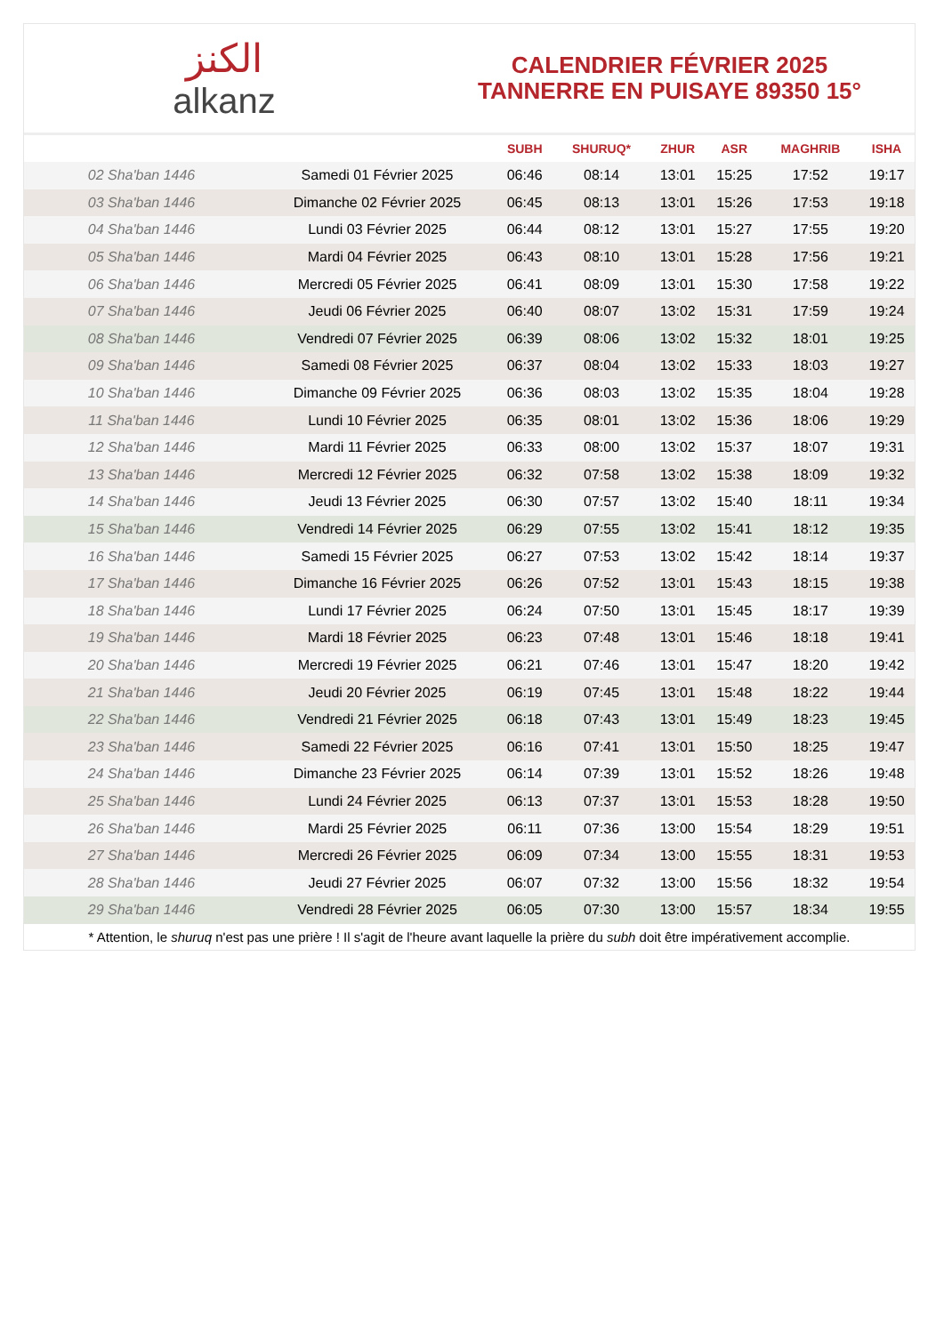الكنز
alkanz
CALENDRIER FÉVRIER 2025
TANNERRE EN PUISAYE 89350 15°
| | | SUBH | SHURUQ* | ZHUR | ASR | MAGHRIB | ISHA |
| --- | --- | --- | --- | --- | --- | --- | --- |
| 02 Sha'ban 1446 | Samedi 01 Février 2025 | 06:46 | 08:14 | 13:01 | 15:25 | 17:52 | 19:17 |
| 03 Sha'ban 1446 | Dimanche 02 Février 2025 | 06:45 | 08:13 | 13:01 | 15:26 | 17:53 | 19:18 |
| 04 Sha'ban 1446 | Lundi 03 Février 2025 | 06:44 | 08:12 | 13:01 | 15:27 | 17:55 | 19:20 |
| 05 Sha'ban 1446 | Mardi 04 Février 2025 | 06:43 | 08:10 | 13:01 | 15:28 | 17:56 | 19:21 |
| 06 Sha'ban 1446 | Mercredi 05 Février 2025 | 06:41 | 08:09 | 13:01 | 15:30 | 17:58 | 19:22 |
| 07 Sha'ban 1446 | Jeudi 06 Février 2025 | 06:40 | 08:07 | 13:02 | 15:31 | 17:59 | 19:24 |
| 08 Sha'ban 1446 | Vendredi 07 Février 2025 | 06:39 | 08:06 | 13:02 | 15:32 | 18:01 | 19:25 |
| 09 Sha'ban 1446 | Samedi 08 Février 2025 | 06:37 | 08:04 | 13:02 | 15:33 | 18:03 | 19:27 |
| 10 Sha'ban 1446 | Dimanche 09 Février 2025 | 06:36 | 08:03 | 13:02 | 15:35 | 18:04 | 19:28 |
| 11 Sha'ban 1446 | Lundi 10 Février 2025 | 06:35 | 08:01 | 13:02 | 15:36 | 18:06 | 19:29 |
| 12 Sha'ban 1446 | Mardi 11 Février 2025 | 06:33 | 08:00 | 13:02 | 15:37 | 18:07 | 19:31 |
| 13 Sha'ban 1446 | Mercredi 12 Février 2025 | 06:32 | 07:58 | 13:02 | 15:38 | 18:09 | 19:32 |
| 14 Sha'ban 1446 | Jeudi 13 Février 2025 | 06:30 | 07:57 | 13:02 | 15:40 | 18:11 | 19:34 |
| 15 Sha'ban 1446 | Vendredi 14 Février 2025 | 06:29 | 07:55 | 13:02 | 15:41 | 18:12 | 19:35 |
| 16 Sha'ban 1446 | Samedi 15 Février 2025 | 06:27 | 07:53 | 13:02 | 15:42 | 18:14 | 19:37 |
| 17 Sha'ban 1446 | Dimanche 16 Février 2025 | 06:26 | 07:52 | 13:01 | 15:43 | 18:15 | 19:38 |
| 18 Sha'ban 1446 | Lundi 17 Février 2025 | 06:24 | 07:50 | 13:01 | 15:45 | 18:17 | 19:39 |
| 19 Sha'ban 1446 | Mardi 18 Février 2025 | 06:23 | 07:48 | 13:01 | 15:46 | 18:18 | 19:41 |
| 20 Sha'ban 1446 | Mercredi 19 Février 2025 | 06:21 | 07:46 | 13:01 | 15:47 | 18:20 | 19:42 |
| 21 Sha'ban 1446 | Jeudi 20 Février 2025 | 06:19 | 07:45 | 13:01 | 15:48 | 18:22 | 19:44 |
| 22 Sha'ban 1446 | Vendredi 21 Février 2025 | 06:18 | 07:43 | 13:01 | 15:49 | 18:23 | 19:45 |
| 23 Sha'ban 1446 | Samedi 22 Février 2025 | 06:16 | 07:41 | 13:01 | 15:50 | 18:25 | 19:47 |
| 24 Sha'ban 1446 | Dimanche 23 Février 2025 | 06:14 | 07:39 | 13:01 | 15:52 | 18:26 | 19:48 |
| 25 Sha'ban 1446 | Lundi 24 Février 2025 | 06:13 | 07:37 | 13:01 | 15:53 | 18:28 | 19:50 |
| 26 Sha'ban 1446 | Mardi 25 Février 2025 | 06:11 | 07:36 | 13:00 | 15:54 | 18:29 | 19:51 |
| 27 Sha'ban 1446 | Mercredi 26 Février 2025 | 06:09 | 07:34 | 13:00 | 15:55 | 18:31 | 19:53 |
| 28 Sha'ban 1446 | Jeudi 27 Février 2025 | 06:07 | 07:32 | 13:00 | 15:56 | 18:32 | 19:54 |
| 29 Sha'ban 1446 | Vendredi 28 Février 2025 | 06:05 | 07:30 | 13:00 | 15:57 | 18:34 | 19:55 |
* Attention, le shuruq n'est pas une prière ! Il s'agit de l'heure avant laquelle la prière du subh doit être impérativement accomplie.